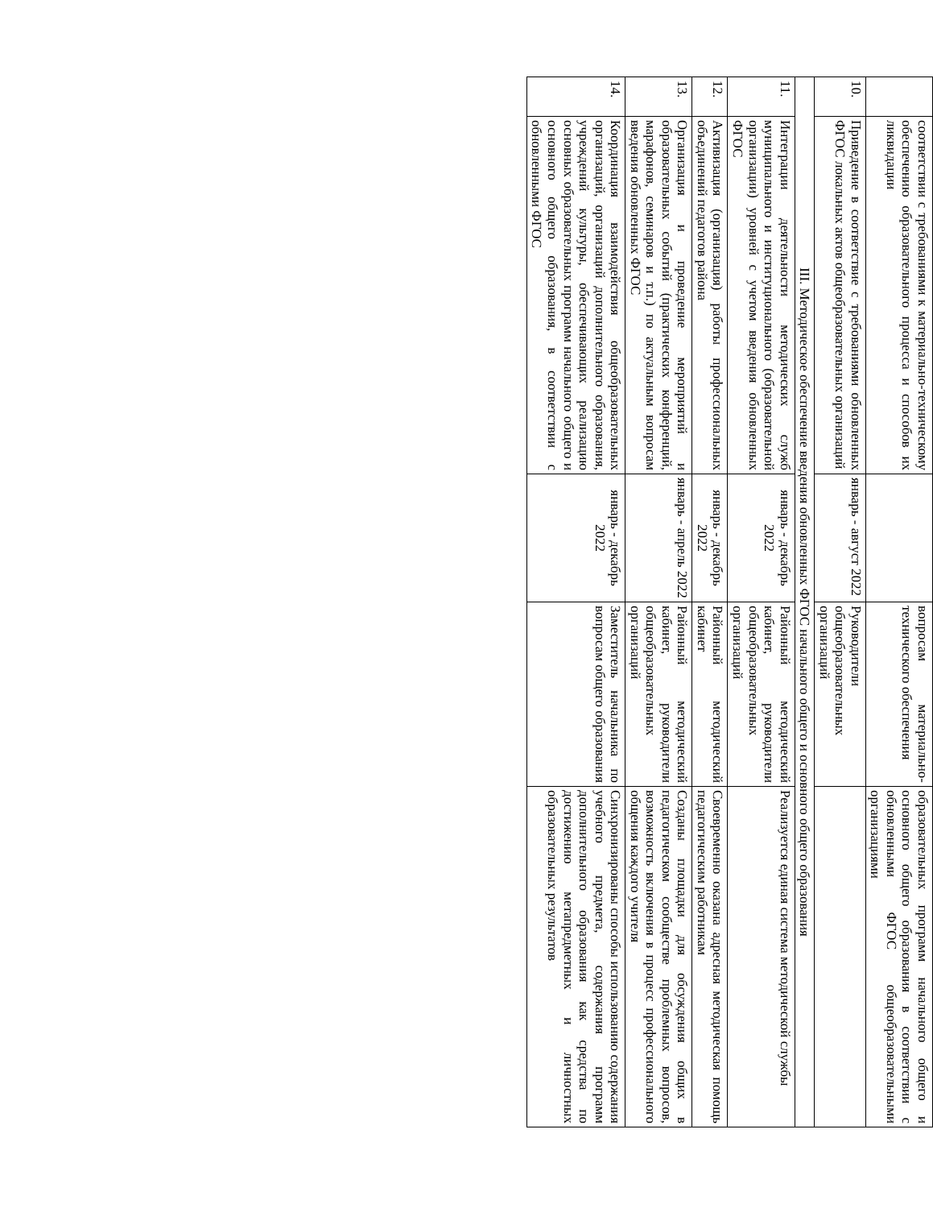| | соответствии с требованиями к материально-техническому обеспечению образовательного процесса и способов их ликвидации | | вопросам материально-технического обеспечения | образовательных программ начального общего и основного общего образования в соответствии с обновленными ФГОС общеобразовательными организациями |
| 10. | Приведение в соответствие с требованиями обновленных ФГОС локальных актов общеобразовательных организаций | январь - август 2022 | Руководители общеобразовательных организаций | |
| III. Методическое обеспечение введения обновленных ФГОС начального общего и основного общего образования | | | | |
| 11. | Интеграции деятельности методических служб муниципального и институционального (образовательной организации) уровней с учетом введения обновленных ФГОС | январь - декабрь 2022 | Районный методический кабинет, руководители общеобразовательных организаций | Реализуется единая система методической службы |
| 12. | Активизация (организация) работы профессиональных объединений педагогов района | январь - декабрь 2022 | Районный методический кабинет | Своевременно оказана адресная методическая помощь педагогическим работникам |
| 13. | Организация и проведение мероприятий и образовательных событий (практических конференций, марафонов, семинаров и т.п.) по актуальным вопросам введения обновленных ФГОС | январь - апрель 2022 | Районный методический кабинет, руководители общеобразовательных организаций | Созданы площадки для обсуждения общих в педагогическом сообществе проблемных вопросов, возможность включения в процесс профессионального общения каждого учителя |
| 14. | Координация взаимодействия общеобразовательных организаций, организаций дополнительного образования, учреждений культуры, обеспечивающих реализацию основных образовательных программ начального общего и основного общего образования, в соответствии с обновленными ФГОС | январь - декабрь 2022 | Заместитель начальника по вопросам общего образования | Синхронизированы способы использованию содержания учебного предмета, содержания программ дополнительного образования как средства по достижению метапредметных и личностных образовательных результатов |